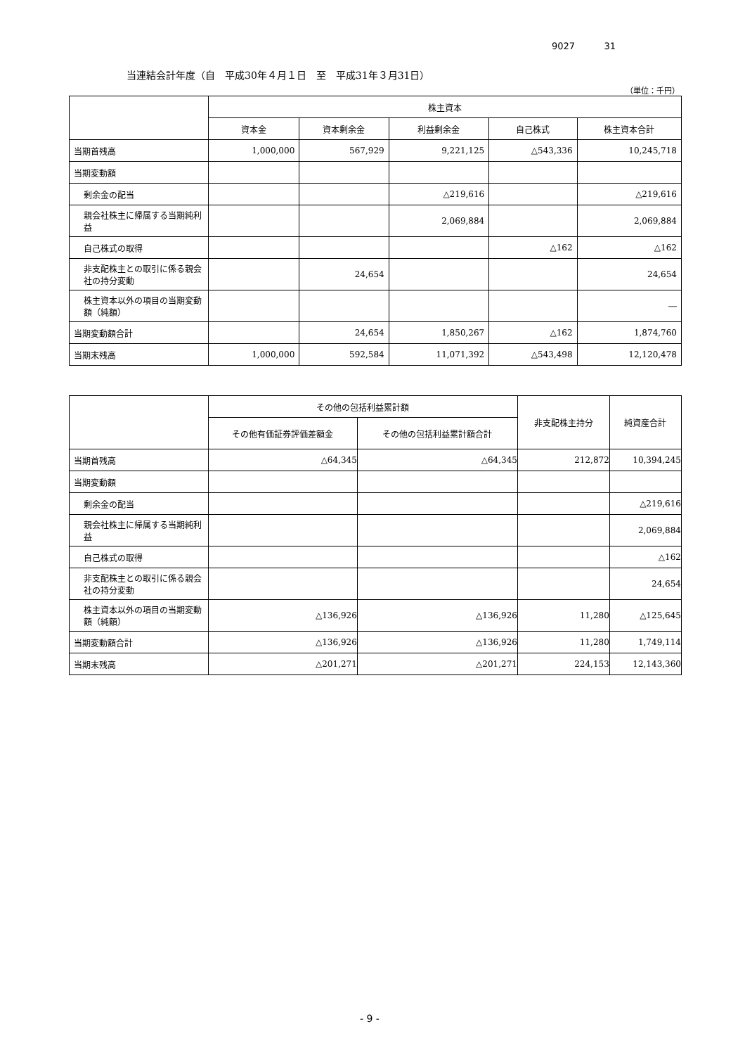9027 31
当連結会計年度（自　平成30年４月１日　至　平成31年３月31日）
（単位：千円）
| | 株主資本 | | | | |
| --- | --- | --- | --- | --- | --- |
| | 資本金 | 資本剰余金 | 利益剰余金 | 自己株式 | 株主資本合計 |
| 当期首残高 | 1,000,000 | 567,929 | 9,221,125 | △543,336 | 10,245,718 |
| 当期変動額 | | | | | |
| 剰余金の配当 | | | △219,616 | | △219,616 |
| 親会社株主に帰属する当期純利益 | | | 2,069,884 | | 2,069,884 |
| 自己株式の取得 | | | | △162 | △162 |
| 非支配株主との取引に係る親会社の持分変動 | | 24,654 | | | 24,654 |
| 株主資本以外の項目の当期変動額（純額） | | | | | ― |
| 当期変動額合計 | | 24,654 | 1,850,267 | △162 | 1,874,760 |
| 当期末残高 | 1,000,000 | 592,584 | 11,071,392 | △543,498 | 12,120,478 |
| | その他の包括利益累計額 | | 非支配株主持分 | 純資産合計 |
| --- | --- | --- | --- | --- |
| | その他有価証券評価差額金 | その他の包括利益累計額合計 | | |
| 当期首残高 | △64,345 | △64,345 | 212,872 | 10,394,245 |
| 当期変動額 | | | | |
| 剰余金の配当 | | | | △219,616 |
| 親会社株主に帰属する当期純利益 | | | | 2,069,884 |
| 自己株式の取得 | | | | △162 |
| 非支配株主との取引に係る親会社の持分変動 | | | | 24,654 |
| 株主資本以外の項目の当期変動額（純額） | △136,926 | △136,926 | 11,280 | △125,645 |
| 当期変動額合計 | △136,926 | △136,926 | 11,280 | 1,749,114 |
| 当期末残高 | △201,271 | △201,271 | 224,153 | 12,143,360 |
- 9 -